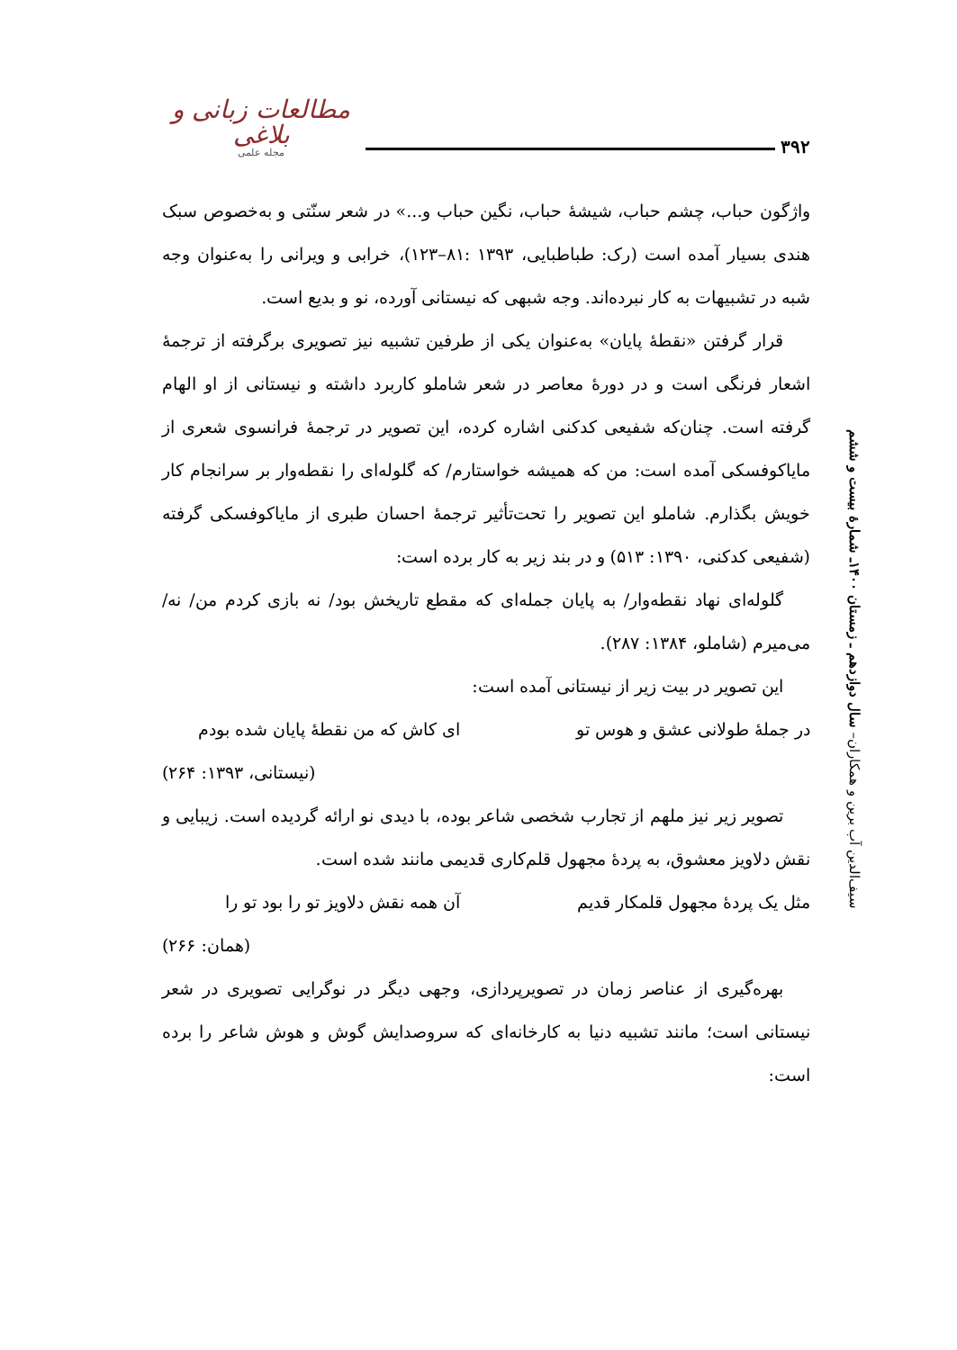مطالعات زبانی و بلاغی
مجله علمی
۳۹۲
سیف‌الدین آب برین و همکاران– سال دوازدهم ـ زمستان ۱۴۰۰ـ شمارهٔ بیست و ششم
واژگون حباب، چشم حباب، شیشهٔ حباب، نگین حباب و...» در شعر سنّتی و به‌خصوص سبک هندی بسیار آمده است (رک: طباطبایی، ۱۳۹۳ :۸۱–۱۲۳)، خرابی و ویرانی را به‌عنوان وجه شبه در تشبیهات به کار نبرده‌اند. وجه شبهی که نیستانی آورده، نو و بدیع است.
قرار گرفتن «نقطهٔ پایان» به‌عنوان یکی از طرفین تشبیه نیز تصویری برگرفته از ترجمهٔ اشعار فرنگی است و در دورهٔ معاصر در شعر شاملو کاربرد داشته و نیستانی از او الهام گرفته است. چنان‌که شفیعی کدکنی اشاره کرده، این تصویر در ترجمهٔ فرانسوی شعری از مایاکوفسکی آمده است: من که همیشه خواستارم/ که گلوله‌ای را نقطه‌وار بر سرانجام کار خویش بگذارم. شاملو این تصویر را تحت‌تأثیر ترجمهٔ احسان طبری از مایاکوفسکی گرفته (شفیعی کدکنی، ۱۳۹۰: ۵۱۳) و در بند زیر به کار برده است:
گلوله‌ای نهاد نقطه‌وار/ به پایان جمله‌ای که مقطع تاریخش بود/ نه بازی کردم من/ نه/ می‌میرم (شاملو، ۱۳۸۴: ۲۸۷).
این تصویر در بیت زیر از نیستانی آمده است:
در جملهٔ طولانی عشق و هوس تو ای کاش که من نقطهٔ پایان شده بودم
(نیستانی، ۱۳۹۳: ۲۶۴)
تصویر زیر نیز ملهم از تجارب شخصی شاعر بوده، با دیدی نو ارائه گردیده است. زیبایی و نقش دلاویز معشوق، به پردهٔ مجهول قلم‌کاری قدیمی مانند شده است.
مثل یک پردهٔ مجهول قلمکار قدیم آن همه نقش دلاویز تو را بود تو را
(همان: ۲۶۶)
بهره‌گیری از عناصر زمان در تصویرپردازی، وجهی دیگر در نوگرایی تصویری در شعر نیستانی است؛ مانند تشبیه دنیا به کارخانه‌ای که سروصدایش گوش و هوش شاعر را برده است: